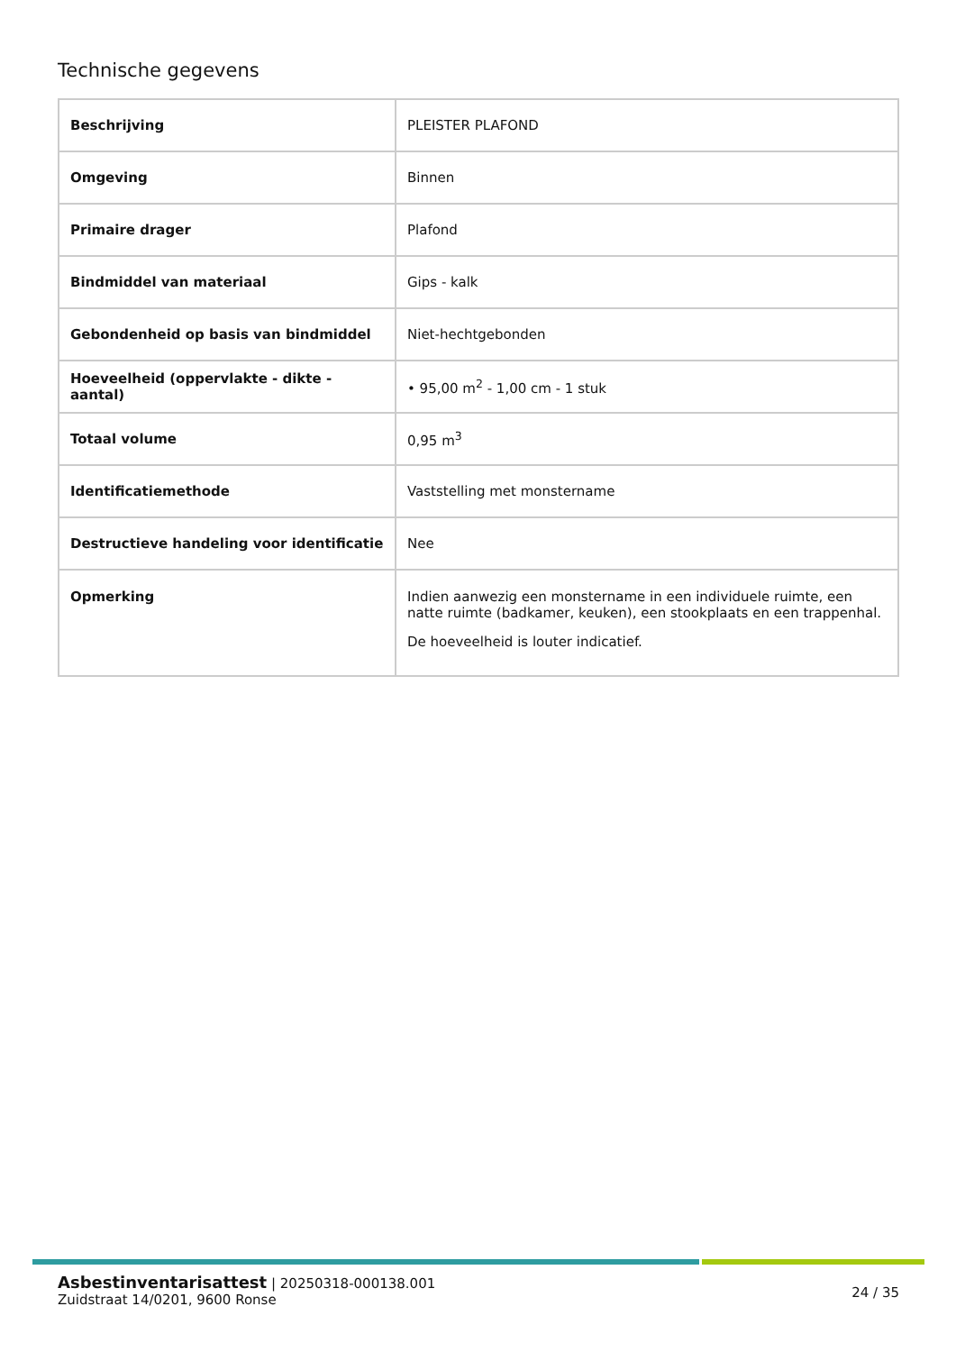Technische gegevens
| Beschrijving | PLEISTER PLAFOND |
| Omgeving | Binnen |
| Primaire drager | Plafond |
| Bindmiddel van materiaal | Gips - kalk |
| Gebondenheid op basis van bindmiddel | Niet-hechtgebonden |
| Hoeveelheid (oppervlakte - dikte - aantal) | • 95,00 m<sup>2</sup> - 1,00 cm - 1 stuk |
| Totaal volume | 0,95 m<sup>3</sup> |
| Identificatiemethode | Vaststelling met monstername |
| Destructieve handeling voor identificatie | Nee |
| Opmerking | Indien aanwezig een monstername in een individuele ruimte, een natte ruimte (badkamer, keuken), een stookplaats en een trappenhal. De hoeveelheid is louter indicatief. |
Asbestinventarisattest | 20250318-000138.001
Zuidstraat 14/0201, 9600 Ronse
24 / 35